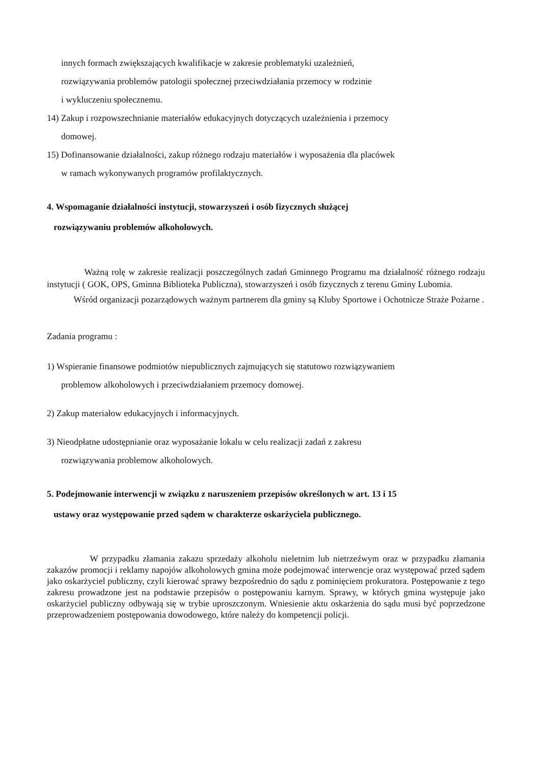innych formach zwiększających kwalifikacje w zakresie problematyki uzależnień,
rozwiązywania problemów patologii społecznej przeciwdziałania przemocy w rodzinie
i wykluczeniu społecznemu.
14) Zakup i rozpowszechnianie materiałów edukacyjnych dotyczących uzależnienia i przemocy
domowej.
15) Dofinansowanie działalności, zakup różnego rodzaju materiałów i wyposażenia dla placówek
w ramach wykonywanych programów profilaktycznych.
4. Wspomaganie działalności instytucji, stowarzyszeń i osób fizycznych służącej
rozwiązywaniu problemów alkoholowych.
Ważną rolę w zakresie realizacji poszczególnych zadań Gminnego Programu ma działalność różnego rodzaju instytucji ( GOK, OPS, Gminna Biblioteka Publiczna), stowarzyszeń i osób fizycznych z terenu Gminy Lubomia.
Wśród organizacji pozarządowych ważnym partnerem dla gminy są Kluby Sportowe i Ochotnicze Straże Pożarne .
Zadania programu :
1) Wspieranie finansowe podmiotów niepublicznych zajmujących się statutowo rozwiązywaniem
problemow alkoholowych i przeciwdziałaniem przemocy domowej.
2) Zakup materiałow edukacyjnych i informacyjnych.
3) Nieodpłatne udostępnianie oraz wyposażanie lokalu w celu realizacji zadań z zakresu
rozwiązywania problemow alkoholowych.
5. Podejmowanie interwencji w związku z naruszeniem przepisów określonych w art. 13 i 15
ustawy oraz występowanie przed sądem w charakterze oskarżyciela publicznego.
W przypadku złamania zakazu sprzedaży alkoholu nieletnim lub nietrzeźwym oraz w przypadku złamania zakazów promocji i reklamy napojów alkoholowych gmina może podejmować interwencje oraz występować przed sądem jako oskarżyciel publiczny, czyli kierować sprawy bezpośrednio do sądu z pominięciem prokuratora. Postępowanie z tego zakresu prowadzone jest na podstawie przepisów o postępowaniu karnym. Sprawy, w których gmina występuje jako oskarżyciel publiczny odbywają się w trybie uproszczonym. Wniesienie aktu oskarżenia do sądu musi być poprzedzone przeprowadzeniem postępowania dowodowego, które należy do kompetencji policji.